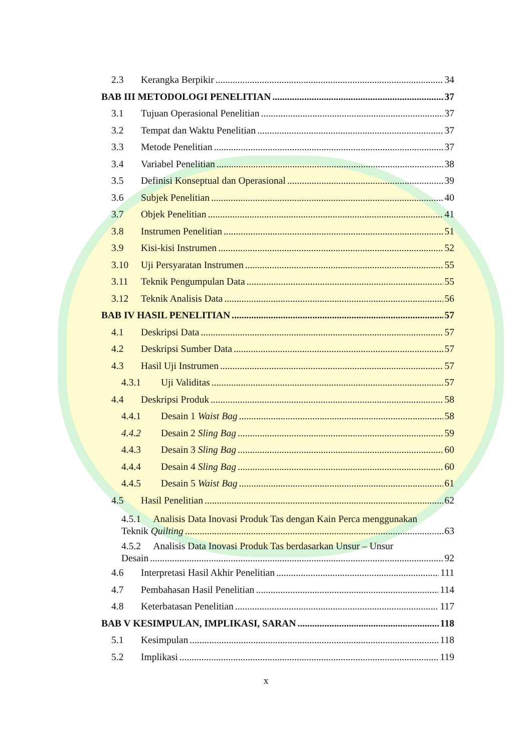2.3 Kerangka Berpikir 34
BAB III METODOLOGI PENELITIAN 37
3.1 Tujuan Operasional Penelitian 37
3.2 Tempat dan Waktu Penelitian 37
3.3 Metode Penelitian 37
3.4 Variabel Penelitian 38
3.5 Definisi Konseptual dan Operasional 39
3.6 Subjek Penelitian 40
3.7 Objek Penelitian 41
3.8 Instrumen Penelitian 51
3.9 Kisi-kisi Instrumen 52
3.10 Uji Persyaratan Instrumen 55
3.11 Teknik Pengumpulan Data 55
3.12 Teknik Analisis Data 56
BAB IV HASIL PENELITIAN 57
4.1 Deskripsi Data 57
4.2 Deskripsi Sumber Data 57
4.3 Hasil Uji Instrumen 57
4.3.1 Uji Validitas 57
4.4 Deskripsi Produk 58
4.4.1 Desain 1 Waist Bag 58
4.4.2 Desain 2 Sling Bag 59
4.4.3 Desain 3 Sling Bag 60
4.4.4 Desain 4 Sling Bag 60
4.4.5 Desain 5 Waist Bag 61
4.5 Hasil Penelitian 62
4.5.1 Analisis Data Inovasi Produk Tas dengan Kain Perca menggunakan
Teknik Quilting 63
4.5.2 Analisis Data Inovasi Produk Tas berdasarkan Unsur – Unsur
Desain 92
4.6 Interpretasi Hasil Akhir Penelitian 111
4.7 Pembahasan Hasil Penelitian 114
4.8 Keterbatasan Penelitian 117
BAB V KESIMPULAN, IMPLIKASI, SARAN 118
5.1 Kesimpulan 118
5.2 Implikasi 119
x